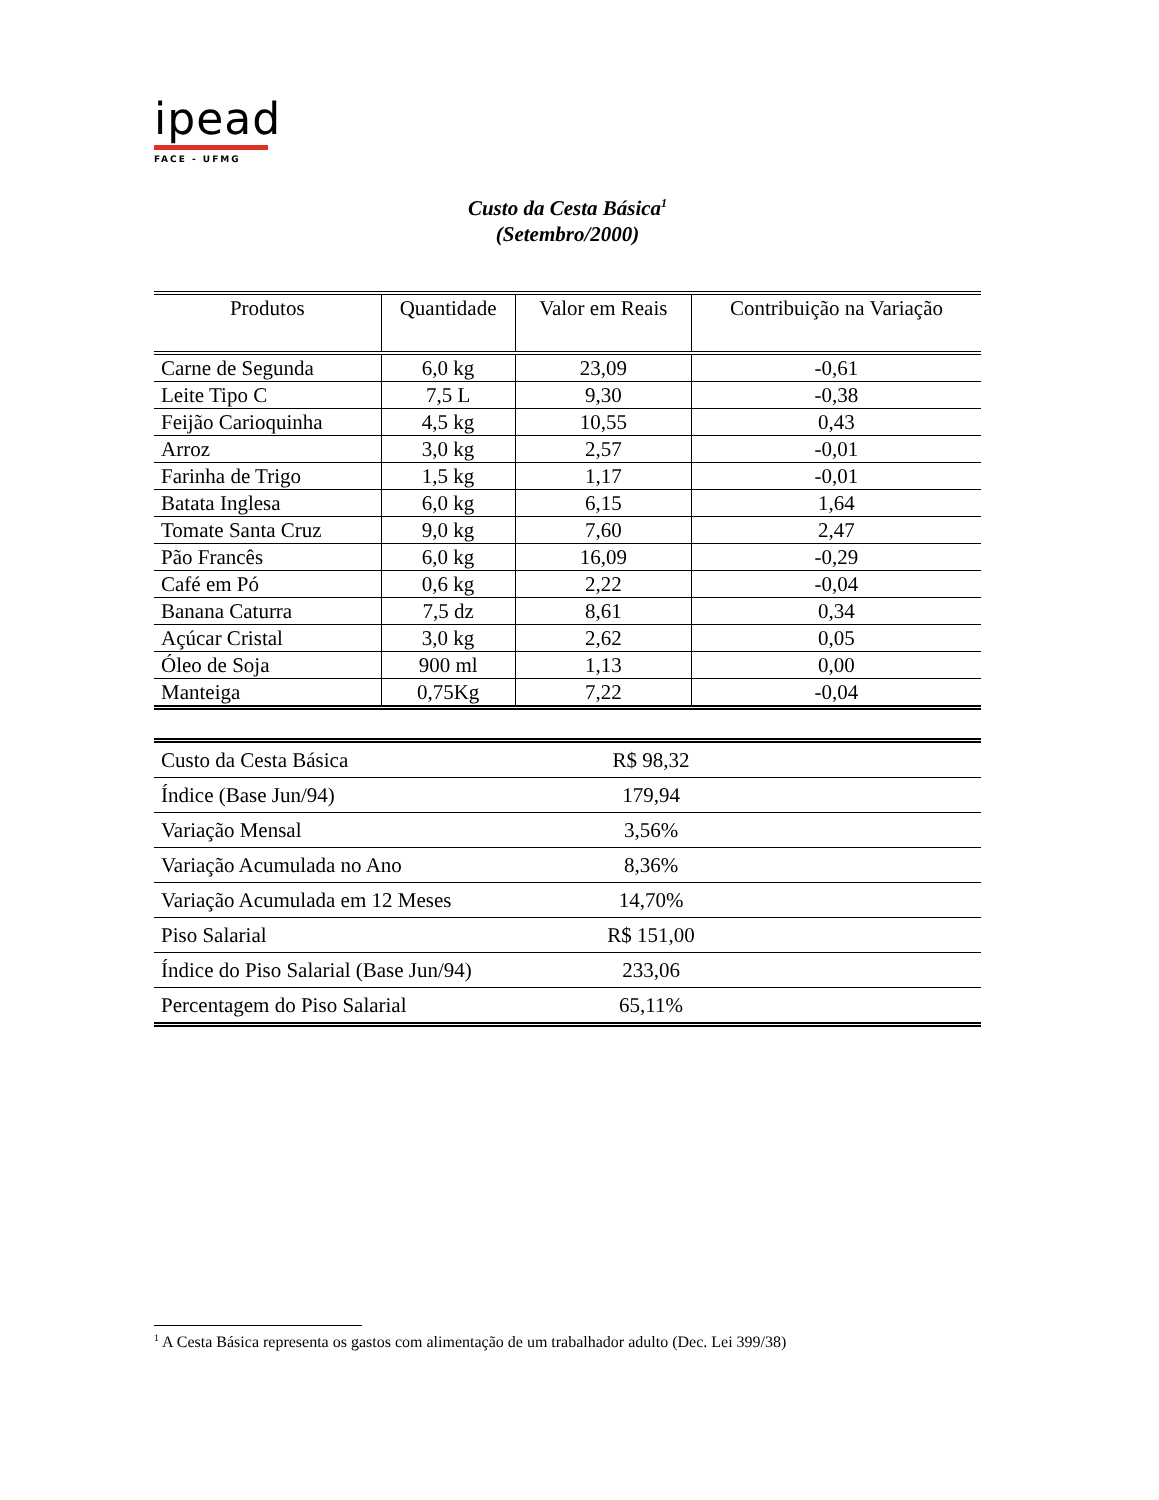ipead
FACE - UFMG
Custo da Cesta Básica<sup>1</sup>
(Setembro/2000)
| Produtos | Quantidade | Valor em Reais | Contribuição na Variação |
| --- | --- | --- | --- |
| Carne de Segunda | 6,0 kg | 23,09 | -0,61 |
| Leite Tipo C | 7,5 L | 9,30 | -0,38 |
| Feijão Carioquinha | 4,5 kg | 10,55 | 0,43 |
| Arroz | 3,0 kg | 2,57 | -0,01 |
| Farinha de Trigo | 1,5 kg | 1,17 | -0,01 |
| Batata Inglesa | 6,0 kg | 6,15 | 1,64 |
| Tomate Santa Cruz | 9,0 kg | 7,60 | 2,47 |
| Pão Francês | 6,0 kg | 16,09 | -0,29 |
| Café em Pó | 0,6 kg | 2,22 | -0,04 |
| Banana Caturra | 7,5 dz | 8,61 | 0,34 |
| Açúcar Cristal | 3,0 kg | 2,62 | 0,05 |
| Óleo de Soja | 900 ml | 1,13 | 0,00 |
| Manteiga | 0,75Kg | 7,22 | -0,04 |
| Custo da Cesta Básica | R$ 98,32 | |
| Índice (Base Jun/94) | 179,94 | |
| Variação Mensal | 3,56% | |
| Variação Acumulada no Ano | 8,36% | |
| Variação Acumulada em 12 Meses | 14,70% | |
| Piso Salarial | R$ 151,00 | |
| Índice do Piso Salarial (Base Jun/94) | 233,06 | |
| Percentagem do Piso Salarial | 65,11% | |
<sup>1</sup> A Cesta Básica representa os gastos com alimentação de um trabalhador adulto (Dec. Lei 399/38)